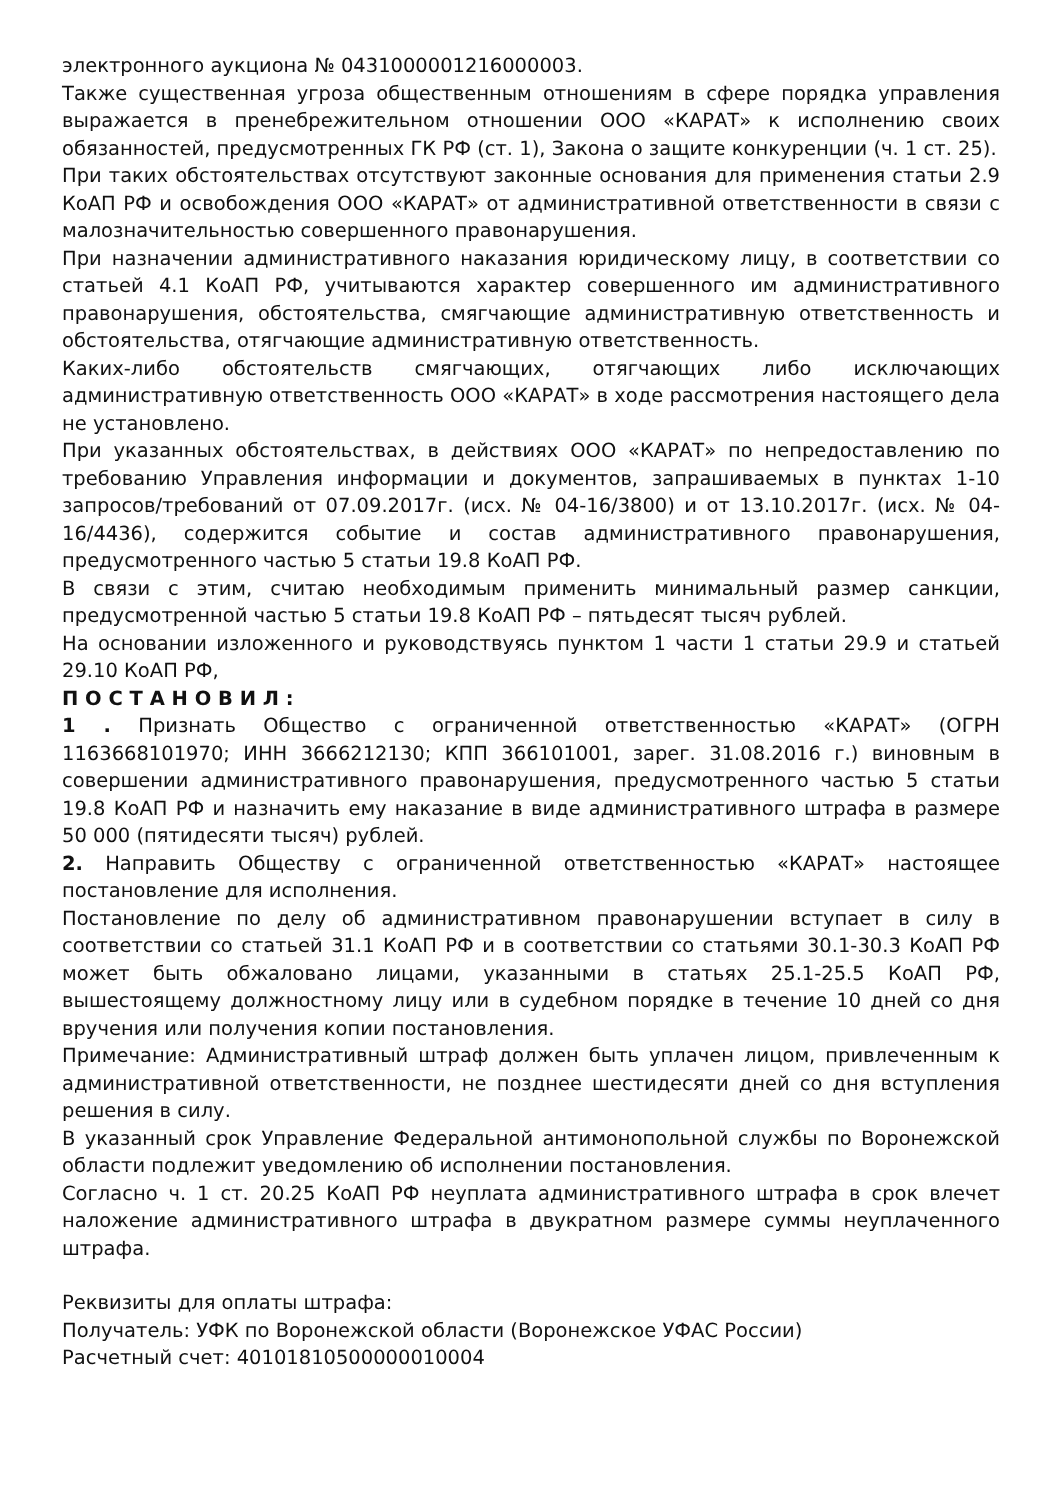электронного аукциона № 0431000001216000003.
Также существенная угроза общественным отношениям в сфере порядка управления выражается в пренебрежительном отношении ООО «КАРАТ» к исполнению своих обязанностей, предусмотренных ГК РФ (ст. 1), Закона о защите конкуренции (ч. 1 ст. 25).
При таких обстоятельствах отсутствуют законные основания для применения статьи 2.9 КоАП РФ и освобождения ООО «КАРАТ» от административной ответственности в связи с малозначительностью совершенного правонарушения.
При назначении административного наказания юридическому лицу, в соответствии со статьей 4.1 КоАП РФ, учитываются характер совершенного им административного правонарушения, обстоятельства, смягчающие административную ответственность и обстоятельства, отягчающие административную ответственность.
Каких-либо обстоятельств смягчающих, отягчающих либо исключающих административную ответственность ООО «КАРАТ» в ходе рассмотрения настоящего дела не установлено.
При указанных обстоятельствах, в действиях ООО «КАРАТ» по непредоставлению по требованию Управления информации и документов, запрашиваемых в пунктах 1-10 запросов/требований от 07.09.2017г. (исх. № 04-16/3800) и от 13.10.2017г. (исх. № 04-16/4436), содержится событие и состав административного правонарушения, предусмотренного частью 5 статьи 19.8 КоАП РФ.
В связи с этим, считаю необходимым применить минимальный размер санкции, предусмотренной частью 5 статьи 19.8 КоАП РФ – пятьдесят тысяч рублей.
На основании изложенного и руководствуясь пунктом 1 части 1 статьи 29.9 и статьей 29.10 КоАП РФ,
П О С Т А Н О В И Л :
1 . Признать Общество с ограниченной ответственностью «КАРАТ» (ОГРН 1163668101970; ИНН 3666212130; КПП 366101001, зарег. 31.08.2016 г.) виновным в совершении административного правонарушения, предусмотренного частью 5 статьи 19.8 КоАП РФ и назначить ему наказание в виде административного штрафа в размере 50 000 (пятидесяти тысяч) рублей.
2. Направить Обществу с ограниченной ответственностью «КАРАТ» настоящее постановление для исполнения.
Постановление по делу об административном правонарушении вступает в силу в соответствии со статьей 31.1 КоАП РФ и в соответствии со статьями 30.1-30.3 КоАП РФ может быть обжаловано лицами, указанными в статьях 25.1-25.5 КоАП РФ, вышестоящему должностному лицу или в судебном порядке в течение 10 дней со дня вручения или получения копии постановления.
Примечание: Административный штраф должен быть уплачен лицом, привлеченным к административной ответственности, не позднее шестидесяти дней со дня вступления решения в силу.
В указанный срок Управление Федеральной антимонопольной службы по Воронежской области подлежит уведомлению об исполнении постановления.
Согласно ч. 1 ст. 20.25 КоАП РФ неуплата административного штрафа в срок влечет наложение административного штрафа в двукратном размере суммы неуплаченного штрафа.
Реквизиты для оплаты штрафа:
Получатель: УФК по Воронежской области (Воронежское УФАС России)
Расчетный счет: 40101810500000010004